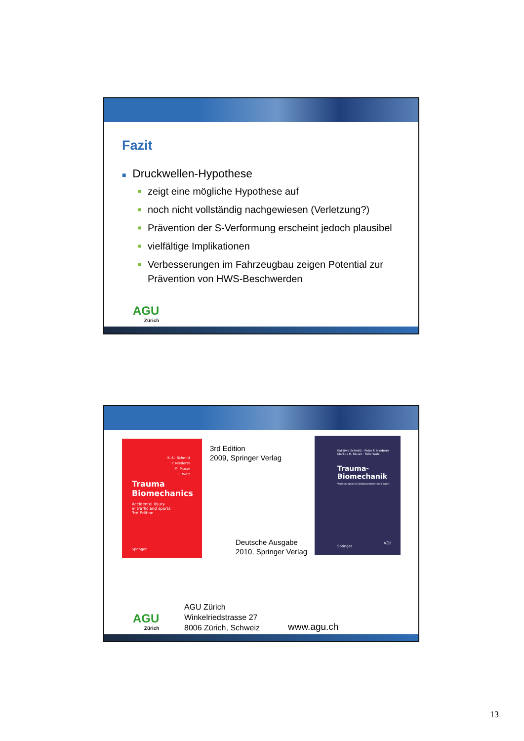Fazit
■ Druckwellen-Hypothese
■ zeigt eine mögliche Hypothese auf
■ noch nicht vollständig nachgewiesen (Verletzung?)
■ Prävention der S-Verformung erscheint jedoch plausibel
■ vielfältige Implikationen
■ Verbesserungen im Fahrzeugbau zeigen Potential zur Prävention von HWS-Beschwerden
AGU
Zürich
K.-U. Schmitt
P. Niederer
M. Muser
F. Walz
Trauma
Biomechanics
Accidental injury
in traffic and sports
3rd Edition
Springer
3rd Edition
2009, Springer Verlag
Deutsche Ausgabe
2010, Springer Verlag
Kai-Uwe Schmitt · Peter F. Niederer
Markus H. Muser · Felix Walz
Trauma-
Biomechanik
Verletzungen in Straßenverkehr und Sport
Springer
VDI
AGU
Zürich
AGU Zürich
Winkelriedstrasse 27
8006 Zürich, Schweiz
www.agu.ch
13